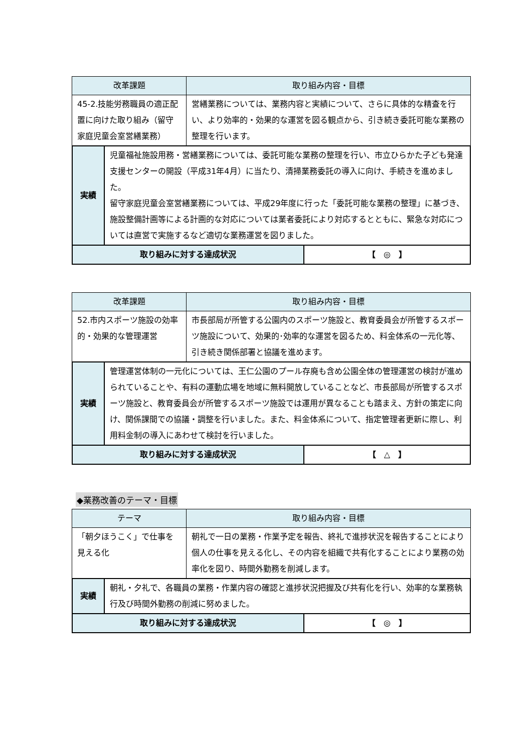| 改革課題 | 取り組み内容・目標 |
| --- | --- |
| 45-2.技能労務職員の適正配置に向けた取り組み（留守家庭児童会室営繕業務） | 営繕業務については、業務内容と実績について、さらに具体的な精査を行い、より効率的・効果的な運営を図る観点から、引き続き委託可能な業務の整理を行います。 |
| 実績 | 児童福祉施設用務・営繕業務については、委託可能な業務の整理を行い、市立ひらかた子ども発達支援センターの開設（平成31年4月）に当たり、清掃業務委託の導入に向け、手続きを進めました。 留守家庭児童会室営繕業務については、平成29年度に行った「委託可能な業務の整理」に基づき、施設整備計画等による計画的な対応については業者委託により対応するとともに、緊急な対応については直営で実施するなど適切な業務運営を図りました。 | |
| 取り組みに対する達成状況 | | 【 ◎ 】 |
| 改革課題 | 取り組み内容・目標 |
| --- | --- |
| 52.市内スポーツ施設の効率的・効果的な管理運営 | 市長部局が所管する公園内のスポーツ施設と、教育委員会が所管するスポーツ施設について、効果的･効率的な運営を図るため、料金体系の一元化等、引き続き関係部署と協議を進めます。 |
| 実績 | 管理運営体制の一元化については、王仁公園のプール存廃も含め公園全体の管理運営の検討が進められていることや、有料の運動広場を地域に無料開放していることなど、市長部局が所管するスポーツ施設と、教育委員会が所管するスポーツ施設では運用が異なることも踏まえ、方針の策定に向け、関係課間での協議・調整を行いました。また、料金体系について、指定管理者更新に際し、利用料金制の導入にあわせて検討を行いました。 | |
| 取り組みに対する達成状況 | | 【 △ 】 |
◆業務改善のテーマ・目標
| テーマ | 取り組み内容・目標 |
| --- | --- |
| 「朝夕ほうこく」で仕事を見える化 | 朝礼で一日の業務・作業予定を報告、終礼で進捗状況を報告することにより個人の仕事を見える化し、その内容を組織で共有化することにより業務の効率化を図り、時間外勤務を削減します。 |
| 実績 | 朝礼・夕礼で、各職員の業務・作業内容の確認と進捗状況把握及び共有化を行い、効率的な業務執行及び時間外勤務の削減に努めました。 | |
| 取り組みに対する達成状況 | | 【 ◎ 】 |